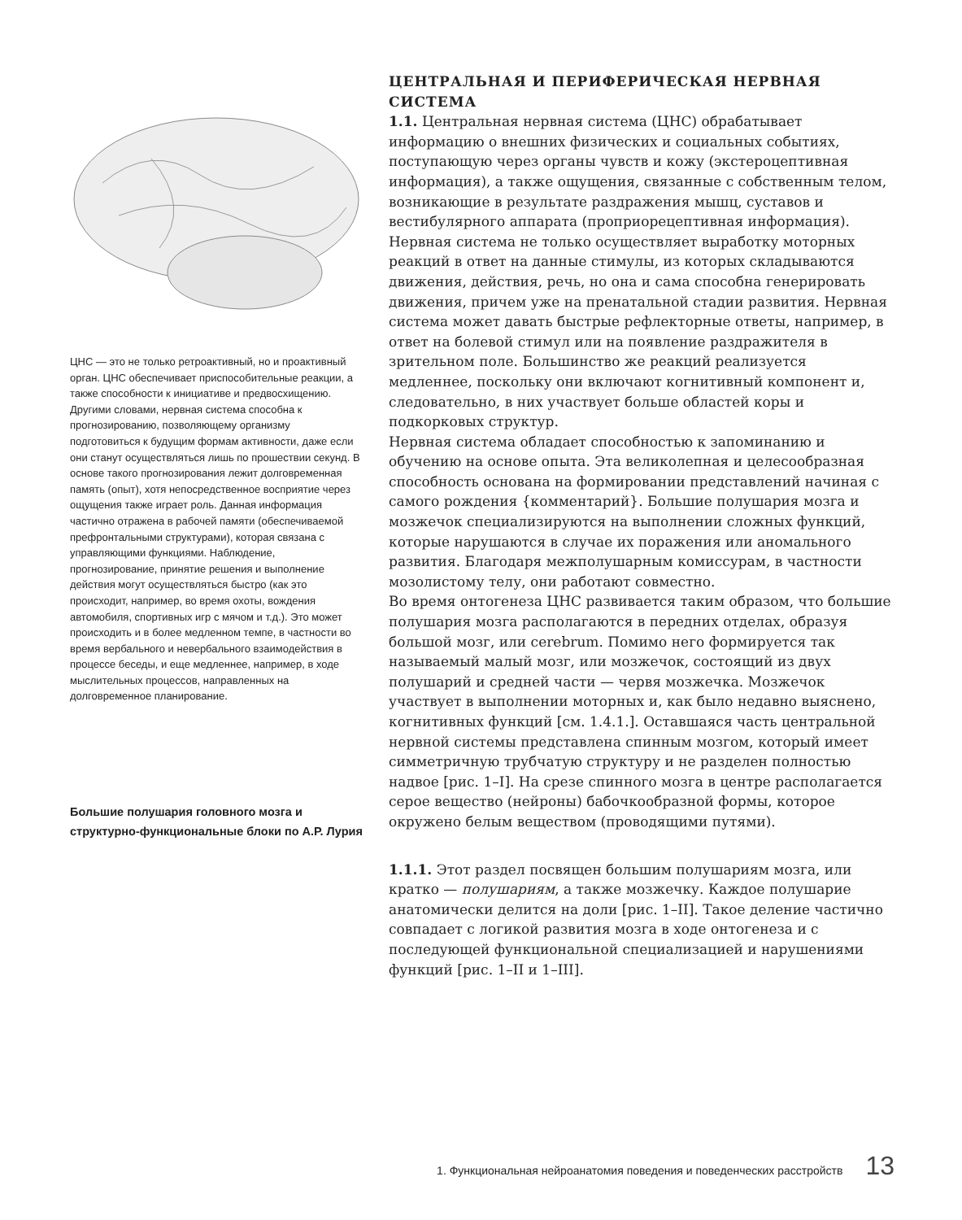ЦНС — это не только ретроактивный, но и проактивный орган. ЦНС обеспечивает приспособительные реакции, а также способности к инициативе и предвосхищению. Другими словами, нервная система способна к прогнозированию, позволяющему организму подготовиться к будущим формам активности, даже если они станут осуществляться лишь по прошествии секунд. В основе такого прогнозирования лежит долговременная память (опыт), хотя непосредственное восприятие через ощущения также играет роль. Данная информация частично отражена в рабочей памяти (обеспечиваемой префронтальными структурами), которая связана с управляющими функциями. Наблюдение, прогнозирование, принятие решения и выполнение действия могут осуществляться быстро (как это происходит, например, во время охоты, вождения автомобиля, спортивных игр с мячом и т.д.). Это может происходить и в более медленном темпе, в частности во время вербального и невербального взаимодействия в процессе беседы, и еще медленнее, например, в ходе мыслительных процессов, направленных на долговременное планирование.
Большие полушария головного мозга и структурно-функциональные блоки по А.Р. Лурия
ЦЕНТРАЛЬНАЯ И ПЕРИФЕРИЧЕСКАЯ НЕРВНАЯ СИСТЕМА
1.1. Центральная нервная система (ЦНС) обрабатывает информацию о внешних физических и социальных событиях, поступающую через органы чувств и кожу (экстероцептивная информация), а также ощущения, связанные с собственным телом, возникающие в результате раздражения мышц, суставов и вестибулярного аппарата (проприорецептивная информация). Нервная система не только осуществляет выработку моторных реакций в ответ на данные стимулы, из которых складываются движения, действия, речь, но она и сама способна генерировать движения, причем уже на пренатальной стадии развития. Нервная система может давать быстрые рефлекторные ответы, например, в ответ на болевой стимул или на появление раздражителя в зрительном поле. Большинство же реакций реализуется медленнее, поскольку они включают когнитивный компонент и, следовательно, в них участвует больше областей коры и подкорковых структур.
Нервная система обладает способностью к запоминанию и обучению на основе опыта. Эта великолепная и целесообразная способность основана на формировании представлений начиная с самого рождения {комментарий}. Большие полушария мозга и мозжечок специализируются на выполнении сложных функций, которые нарушаются в случае их поражения или аномального развития. Благодаря межполушарным комиссурам, в частности мозолистому телу, они работают совместно.
Во время онтогенеза ЦНС развивается таким образом, что большие полушария мозга располагаются в передних отделах, образуя большой мозг, или cerebrum. Помимо него формируется так называемый малый мозг, или мозжечок, состоящий из двух полушарий и средней части — червя мозжечка. Мозжечок участвует в выполнении моторных и, как было недавно выяснено, когнитивных функций [см. 1.4.1.]. Оставшаяся часть центральной нервной системы представлена спинным мозгом, который имеет симметричную трубчатую структуру и не разделен полностью надвое [рис. 1–I]. На срезе спинного мозга в центре располагается серое вещество (нейроны) бабочкообразной формы, которое окружено белым веществом (проводящими путями).
1.1.1. Этот раздел посвящен большим полушариям мозга, или кратко — полушариям, а также мозжечку. Каждое полушарие анатомически делится на доли [рис. 1–II]. Такое деление частично совпадает с логикой развития мозга в ходе онтогенеза и с последующей функциональной специализацией и нарушениями функций [рис. 1–II и 1–III].
1. Функциональная нейроанатомия поведения и поведенческих расстройств 13